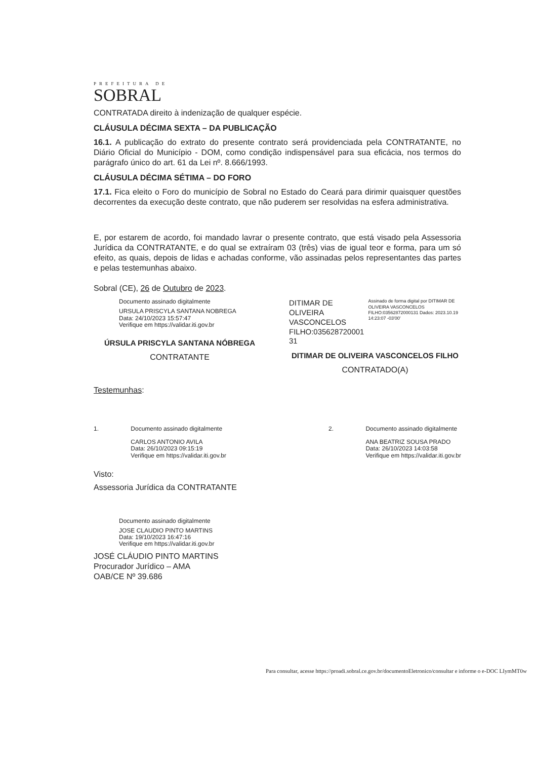PREFEITURA DE
SOBRAL
CONTRATADA direito à indenização de qualquer espécie.
CLÁUSULA DÉCIMA SEXTA – DA PUBLICAÇÃO
16.1. A publicação do extrato do presente contrato será providenciada pela CONTRATANTE, no Diário Oficial do Município - DOM, como condição indispensável para sua eficácia, nos termos do parágrafo único do art. 61 da Lei nº. 8.666/1993.
CLÁUSULA DÉCIMA SÉTIMA – DO FORO
17.1. Fica eleito o Foro do município de Sobral no Estado do Ceará para dirimir quaisquer questões decorrentes da execução deste contrato, que não puderem ser resolvidas na esfera administrativa.
E, por estarem de acordo, foi mandado lavrar o presente contrato, que está visado pela Assessoria Jurídica da CONTRATANTE, e do qual se extraíram 03 (três) vias de igual teor e forma, para um só efeito, as quais, depois de lidas e achadas conforme, vão assinadas pelos representantes das partes e pelas testemunhas abaixo.
Sobral (CE), 26 de Outubro de 2023.
Documento assinado digitalmente
URSULA PRISCYLA SANTANA NOBREGA
Data: 24/10/2023 15:57:47
Verifique em https://validar.iti.gov.br
ÚRSULA PRISCYLA SANTANA NÓBREGA
CONTRATANTE
DITIMAR DE OLIVEIRA VASCONCELOS FILHO:035628720001 31
Assinado de forma digital por DITIMAR DE OLIVEIRA VASCONCELOS FILHO:03562872000131 Dados: 2023.10.19 14:23:07 -03'00'
DITIMAR DE OLIVEIRA VASCONCELOS FILHO
CONTRATADO(A)
Testemunhas:
1. Documento assinado digitalmente
CARLOS ANTONIO AVILA
Data: 26/10/2023 09:15:19
Verifique em https://validar.iti.gov.br
2. Documento assinado digitalmente
ANA BEATRIZ SOUSA PRADO
Data: 26/10/2023 14:03:58
Verifique em https://validar.iti.gov.br
Visto:
Assessoria Jurídica da CONTRATANTE
Documento assinado digitalmente
JOSE CLAUDIO PINTO MARTINS
Data: 19/10/2023 16:47:16
Verifique em https://validar.iti.gov.br
JOSÉ CLÁUDIO PINTO MARTINS
Procurador Jurídico – AMA
OAB/CE Nº 39.686
Para consultar, acesse https://proadi.sobral.ce.gov.br/documentoEletronico/consultar e informe o e-DOC LIymMT0w